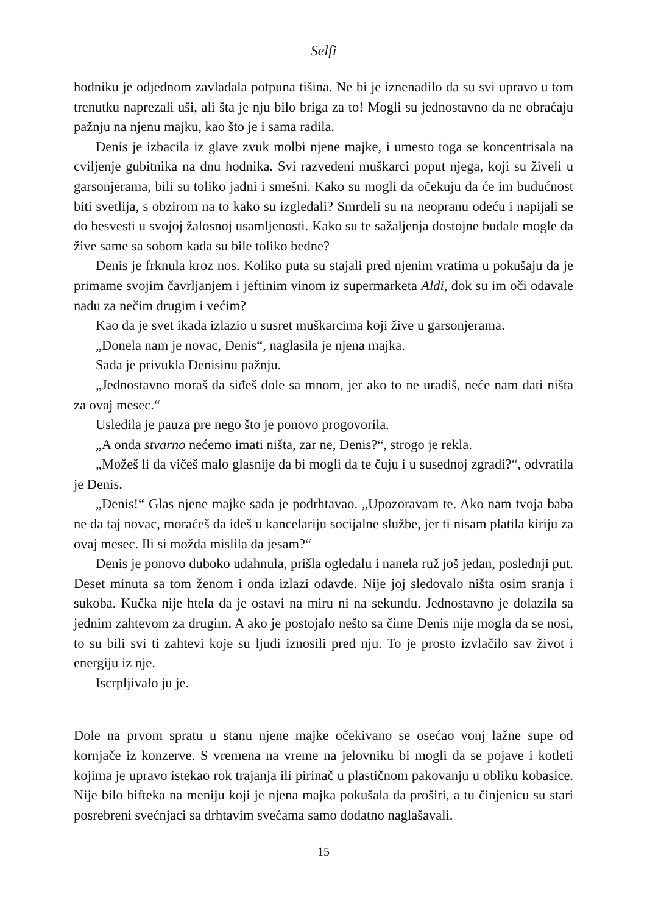Selfi
hodniku je odjednom zavladala potpuna tišina. Ne bi je iznenadilo da su svi upravo u tom trenutku naprezali uši, ali šta je nju bilo briga za to! Mogli su jednostavno da ne obraćaju pažnju na njenu majku, kao što je i sama radila.
Denis je izbacila iz glave zvuk molbi njene majke, i umesto toga se koncentrisala na cviljenje gubitnika na dnu hodnika. Svi razvedeni muškarci poput njega, koji su živeli u garsonjerama, bili su toliko jadni i smešni. Kako su mogli da očekuju da će im budućnost biti svetlija, s obzirom na to kako su izgledali? Smrdeli su na neopranu odeću i napijali se do besvesti u svojoj žalosnoj usamljenosti. Kako su te sažaljenja dostojne budale mogle da žive same sa sobom kada su bile toliko bedne?
Denis je frknula kroz nos. Koliko puta su stajali pred njenim vratima u pokušaju da je primame svojim čavrljanjem i jeftinim vinom iz supermarketa Aldi, dok su im oči odavale nadu za nečim drugim i većim?
Kao da je svet ikada izlazio u susret muškarcima koji žive u garsonjerama.
„Donela nam je novac, Denis“, naglasila je njena majka.
Sada je privukla Denisinu pažnju.
„Jednostavno moraš da siđeš dole sa mnom, jer ako to ne uradiš, neće nam dati ništa za ovaj mesec.“
Usledila je pauza pre nego što je ponovo progovorila.
„A onda stvarno nećemo imati ništa, zar ne, Denis?“, strogo je rekla.
„Možeš li da vičeš malo glasnije da bi mogli da te čuju i u susednoj zgradi?“, odvratila je Denis.
„Denis!“ Glas njene majke sada je podrhtavao. „Upozoravam te. Ako nam tvoja baba ne da taj novac, moraćeš da ideš u kancelariju socijalne službe, jer ti nisam platila kiriju za ovaj mesec. Ili si možda mislila da jesam?“
Denis je ponovo duboko udahnula, prišla ogledalu i nanela ruž još jedan, poslednji put. Deset minuta sa tom ženom i onda izlazi odavde. Nije joj sledovalo ništa osim sranja i sukoba. Kučka nije htela da je ostavi na miru ni na sekundu. Jednostavno je dolazila sa jednim zahtevom za drugim. A ako je postojalo nešto sa čime Denis nije mogla da se nosi, to su bili svi ti zahtevi koje su ljudi iznosili pred nju. To je prosto izvlačilo sav život i energiju iz nje.
Iscrpljivalo ju je.
Dole na prvom spratu u stanu njene majke očekivano se osećao vonj lažne supe od kornjače iz konzerve. S vremena na vreme na jelovniku bi mogli da se pojave i kotleti kojima je upravo istekao rok trajanja ili pirinač u plastičnom pakovanju u obliku kobasice. Nije bilo bifteka na meniju koji je njena majka pokušala da proširi, a tu činjenicu su stari posrebreni svećnjaci sa drhtavim svećama samo dodatno naglašavali.
15